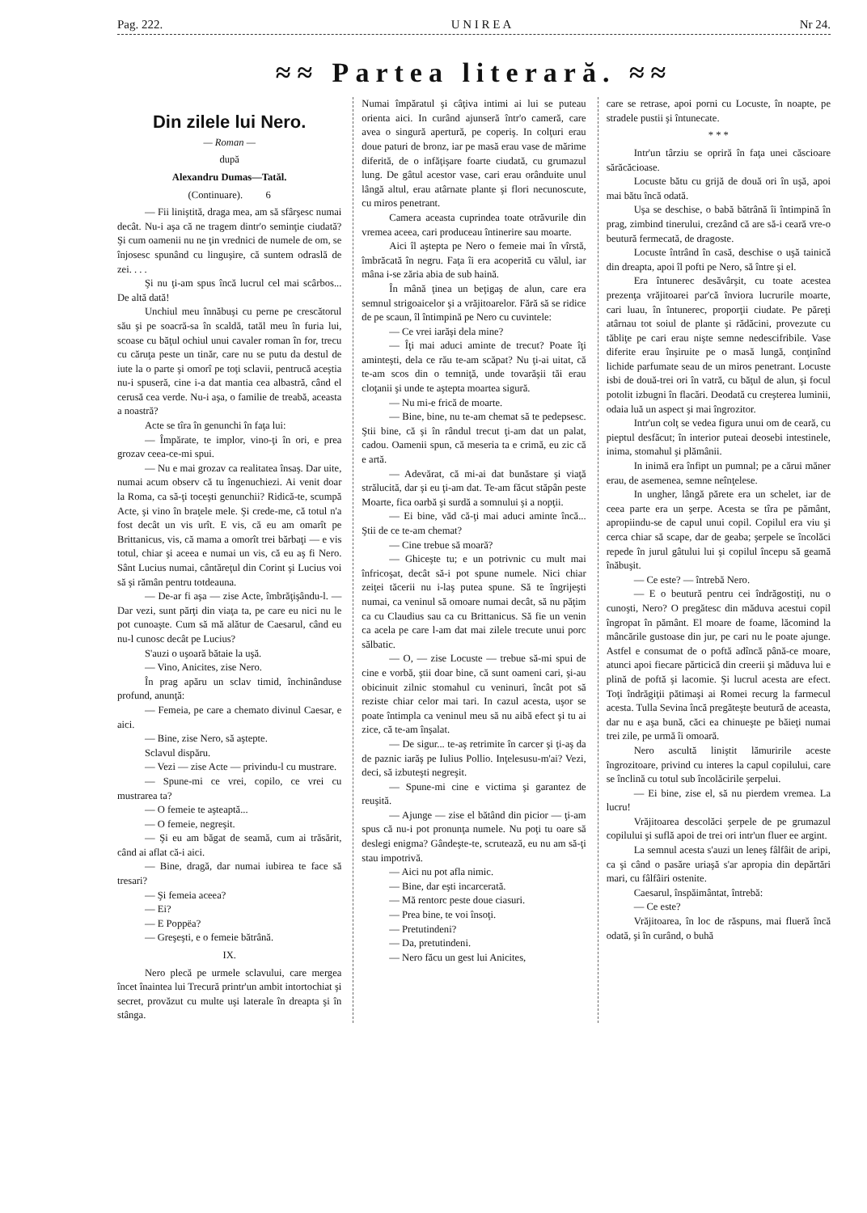Pag. 222. U N I R E A Nr 24.
≈≈ Partea literară. ≈≈
Din zilele lui Nero.
— Roman —
după
Alexandru Dumas—Tatăl.
(Continuare). 6
— Fii liniştită, draga mea, am să sfârşesc numai decât. Nu-i aşa că ne tragem dintr'o seminţie ciudată? Şi cum oamenii nu ne ţin vrednici de numele de om, se înjosesc spunând cu linguşire, că suntem odraslă de zei. . . .
Şi nu ţi-am spus încă lucrul cel mai scârbos... De altă dată!
Unchiul meu înnăbuşi cu perne pe crescătorul său şi pe soacră-sa în scaldă, tatăl meu în furia lui, scoase cu băţul ochiul unui cavaler roman în for, trecu cu căruţa peste un tinăr, care nu se putu da destul de iute la o parte şi omorî pe toţi sclavii, pentrucă aceştia nu-i spuseră, cine i-a dat mantia cea albastră, când el cerusă cea verde. Nu-i aşa, o familie de treabă, aceasta a noastră?
Acte se tîra în genunchi în faţa lui:
— Împărate, te implor, vino-ţi în ori, e prea grozav ceea-ce-mi spui.
— Nu e mai grozav ca realitatea însaş. Dar uite, numai acum observ că tu îngenuchiezi. Ai venit doar la Roma, ca să-ţi toceşti genunchii? Ridică-te, scumpă Acte, şi vino în braţele mele. Şi crede-me, că totul n'a fost decât un vis urît. E vis, că eu am omarît pe Brittanicus, vis, că mama a omorît trei bărbaţi — e vis totul, chiar şi aceea e numai un vis, că eu aş fi Nero. Sânt Lucius numai, cântăreţul din Corint şi Lucius voi să şi rămân pentru totdeauna.
— De-ar fi aşa — zise Acte, îmbrăţişându-l. — Dar vezi, sunt părţi din viaţa ta, pe care eu nici nu le pot cunoaşte. Cum să mă alătur de Caesarul, când eu nu-l cunosc decât pe Lucius?
S'auzi o uşoară bătaie la uşă.
— Vino, Anicites, zise Nero.
În prag apăru un sclav timid, închinânduse profund, anunţă:
— Femeia, pe care a chemato divinul Caesar, e aici.
— Bine, zise Nero, să aştepte.
Sclavul dispăru.
— Vezi — zise Acte — privindu-l cu mustrare.
— Spune-mi ce vrei, copilo, ce vrei cu mustrarea ta?
— O femeie te aşteaptă...
— O femeie, negreşit.
— Şi eu am băgat de seamă, cum ai trăsărit, când ai aflat că-i aici.
— Bine, dragă, dar numai iubirea te face să tresari?
— Şi femeia aceea?
— Ei?
— E Poppëa?
— Greşeşti, e o femeie bătrână.
IX.
Nero plecă pe urmele sclavului, care mergea încet înaintea lui Trecură printr'un ambit intortochiat şi secret, provăzut cu multe uşi laterale în dreapta şi în stânga.
Numai împăratul şi câţiva intimi ai lui se puteau orienta aici. In curând ajunseră într'o cameră, care avea o singură apertură, pe coperiş. In colţuri erau doue paturi de bronz, iar pe masă erau vase de mărime diferită, de o infăţişare foarte ciudată, cu grumazul lung. De gâtul acestor vase, cari erau orânduite unul lângă altul, erau atârnate plante şi flori necunoscute, cu miros penetrant.
Camera aceasta cuprindea toate otrăvurile din vremea aceea, cari produceau întinerire sau moarte.
Aici îl aştepta pe Nero o femeie mai în vîrstă, îmbrăcată în negru. Faţa îi era acoperită cu vălul, iar mâna i-se zăria abia de sub haină.
În mână ţinea un beţigaş de alun, care era semnul strigoaicelor şi a vrăjitoarelor. Fără să se ridice de pe scaun, îl întimpină pe Nero cu cuvintele:
— Ce vrei iarăşi dela mine?
— Îţi mai aduci aminte de trecut? Poate îţi aminteşti, dela ce rău te-am scăpat? Nu ţi-ai uitat, că te-am scos din o temniţă, unde tovarăşii tăi erau cloţanii şi unde te aştepta moartea sigură.
— Nu mi-e frică de moarte.
— Bine, bine, nu te-am chemat să te pedepsesc. Ştii bine, că şi în rândul trecut ţi-am dat un palat, cadou. Oamenii spun, că meseria ta e crimă, eu zic că e artă.
— Adevărat, că mi-ai dat bunăstare şi viaţă strălucită, dar şi eu ţi-am dat. Te-am făcut stăpân peste Moarte, fica oarbă şi surdă a somnului şi a nopţii.
— Ei bine, văd că-ţi mai aduci aminte încă... Ştii de ce te-am chemat?
— Cine trebue să moară?
— Ghiceşte tu; e un potrivnic cu mult mai înfricoşat, decât să-i pot spune numele. Nici chiar zeiţei tăcerii nu i-laş putea spune. Să te îngrijeşti numai, ca veninul să omoare numai decât, să nu păţim ca cu Claudius sau ca cu Brittanicus. Să fie un venin ca acela pe care l-am dat mai zilele trecute unui porc sălbatic.
— O, — zise Locuste — trebue să-mi spui de cine e vorbă, ştii doar bine, că sunt oameni cari, şi-au obicinuit zilnic stomahul cu veninuri, încât pot să reziste chiar celor mai tari. In cazul acesta, uşor se poate întimpla ca veninul meu să nu aibă efect şi tu ai zice, că te-am înşalat.
— De sigur... te-aş retrimite în carcer şi ţi-aş da de paznic iarăş pe Iulius Pollio. Inţelesusu-m'ai? Vezi, deci, să izbuteşti negreşit.
— Spune-mi cine e victima şi garantez de reuşită.
— Ajunge — zise el bătând din picior — ţi-am spus că nu-i pot pronunţa numele. Nu poţi tu oare să deslegi enigma? Gândeşte-te, scrutează, eu nu am să-ţi stau impotrivă.
— Aici nu pot afla nimic.
— Bine, dar eşti incarcerată.
— Mă rentorc peste doue ciasuri.
— Prea bine, te voi însoţi.
— Pretutindeni?
— Da, pretutindeni.
— Nero făcu un gest lui Anicites,
care se retrase, apoi porni cu Locuste, în noapte, pe stradele pustii şi întunecate.
* * *
Intr'un târziu se opriră în faţa unei căscioare sărăcăcioase.
Locuste bătu cu grijă de două ori în uşă, apoi mai bătu încă odată.
Uşa se deschise, o babă bătrână îi întimpină în prag, zimbind tinerului, crezând că are să-i ceară vre-o beutură fermecată, de dragoste.
Locuste întrând în casă, deschise o uşă tainică din dreapta, apoi îl pofti pe Nero, să între şi el.
Era întunerec desăvârşit, cu toate acestea prezenţa vrăjitoarei par'că înviora lucrurile moarte, cari luau, în întunerec, proporţii ciudate. Pe păreţi atârnau tot soiul de plante şi rădăcini, provezute cu tăbliţe pe cari erau nişte semne nedescifribile. Vase diferite erau înşiruite pe o masă lungă, conţinînd lichide parfumate seau de un miros penetrant. Locuste isbi de două-trei ori în vatră, cu băţul de alun, şi focul potolit izbugni în flacări. Deodată cu creşterea luminii, odaia luă un aspect şi mai îngrozitor.
Intr'un colţ se vedea figura unui om de ceară, cu pieptul desfăcut; în interior puteai deosebi intestinele, inima, stomahul şi plămânii.
In inimă era înfipt un pumnal; pe a cărui măner erau, de asemenea, semne neînţelese.
In ungher, lângă părete era un schelet, iar de ceea parte era un şerpe. Acesta se tîra pe pământ, apropiindu-se de capul unui copil. Copilul era viu şi cerca chiar să scape, dar de geaba; şerpele se încolăci repede în jurul gâtului lui şi copilul începu să geamă înăbuşit.
— Ce este? — întrebă Nero.
— E o beutură pentru cei îndrăgostiţi, nu o cunoşti, Nero? O pregătesc din măduva acestui copil îngropat în pământ. El moare de foame, lăcomind la mâncările gustoase din jur, pe cari nu le poate ajunge. Astfel e consumat de o poftă adîncă până-ce moare, atunci apoi fiecare părticică din creerii şi măduva lui e plină de poftă şi lacomie. Şi lucrul acesta are efect. Toţi îndrăgiţii pătimaşi ai Romei recurg la farmecul acesta. Tulla Sevina încă pregăteşte beutură de aceasta, dar nu e aşa bună, căci ea chinueşte pe băieţi numai trei zile, pe urmă îi omoară.
Nero ascultă liniştit lămuririle aceste îngrozitoare, privind cu interes la capul copilului, care se înclină cu totul sub încolăcirile şerpelui.
— Ei bine, zise el, să nu pierdem vremea. La lucru!
Vrăjitoarea descolăci şerpele de pe grumazul copilului şi suflă apoi de trei ori intr'un fluer ee argint.
La semnul acesta s'auzi un leneş fâlfâit de aripi, ca şi când o pasăre uriaşă s'ar apropia din depărtări mari, cu fâlfâiri ostenite.
Caesarul, înspăimântat, întrebă:
— Ce este?
Vrăjitoarea, în loc de răspuns, mai flueră încă odată, şi în curând, o buhă